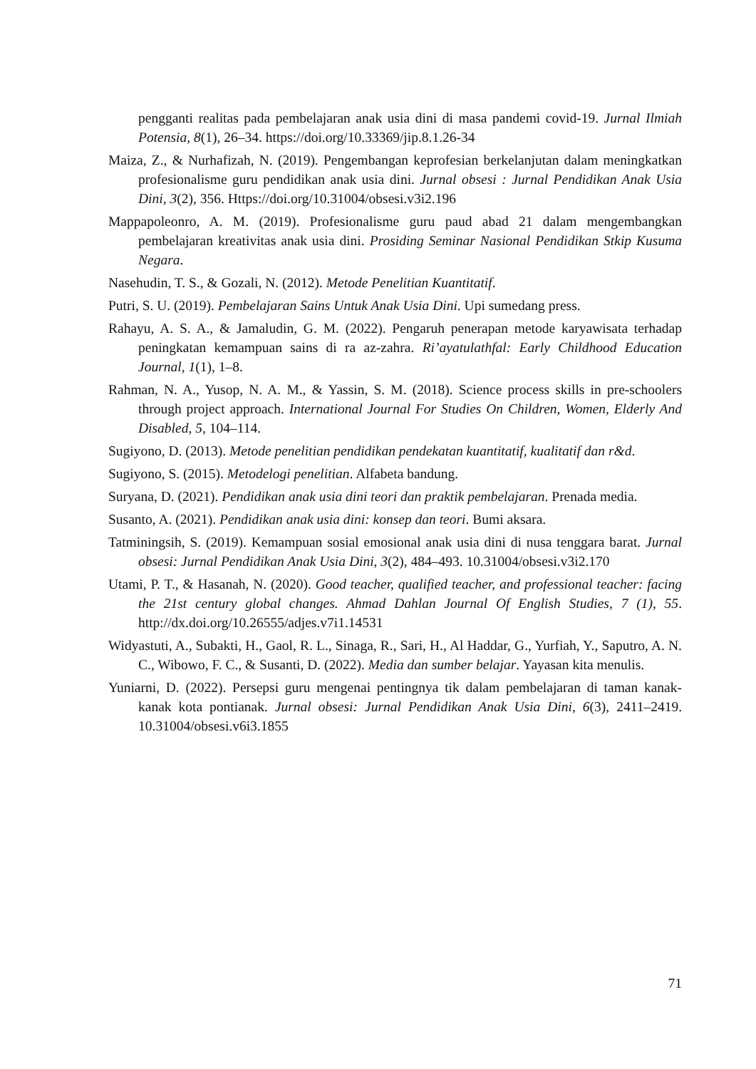pengganti realitas pada pembelajaran anak usia dini di masa pandemi covid-19. Jurnal Ilmiah Potensia, 8(1), 26–34. https://doi.org/10.33369/jip.8.1.26-34
Maiza, Z., & Nurhafizah, N. (2019). Pengembangan keprofesian berkelanjutan dalam meningkatkan profesionalisme guru pendidikan anak usia dini. Jurnal obsesi : Jurnal Pendidikan Anak Usia Dini, 3(2), 356. Https://doi.org/10.31004/obsesi.v3i2.196
Mappapoleonro, A. M. (2019). Profesionalisme guru paud abad 21 dalam mengembangkan pembelajaran kreativitas anak usia dini. Prosiding Seminar Nasional Pendidikan Stkip Kusuma Negara.
Nasehudin, T. S., & Gozali, N. (2012). Metode Penelitian Kuantitatif.
Putri, S. U. (2019). Pembelajaran Sains Untuk Anak Usia Dini. Upi sumedang press.
Rahayu, A. S. A., & Jamaludin, G. M. (2022). Pengaruh penerapan metode karyawisata terhadap peningkatan kemampuan sains di ra az-zahra. Ri’ayatulathfal: Early Childhood Education Journal, 1(1), 1–8.
Rahman, N. A., Yusop, N. A. M., & Yassin, S. M. (2018). Science process skills in pre-schoolers through project approach. International Journal For Studies On Children, Women, Elderly And Disabled, 5, 104–114.
Sugiyono, D. (2013). Metode penelitian pendidikan pendekatan kuantitatif, kualitatif dan r&d.
Sugiyono, S. (2015). Metodelogi penelitian. Alfabeta bandung.
Suryana, D. (2021). Pendidikan anak usia dini teori dan praktik pembelajaran. Prenada media.
Susanto, A. (2021). Pendidikan anak usia dini: konsep dan teori. Bumi aksara.
Tatminingsih, S. (2019). Kemampuan sosial emosional anak usia dini di nusa tenggara barat. Jurnal obsesi: Jurnal Pendidikan Anak Usia Dini, 3(2), 484–493. 10.31004/obsesi.v3i2.170
Utami, P. T., & Hasanah, N. (2020). Good teacher, qualified teacher, and professional teacher: facing the 21st century global changes. Ahmad Dahlan Journal Of English Studies, 7 (1), 55. http://dx.doi.org/10.26555/adjes.v7i1.14531
Widyastuti, A., Subakti, H., Gaol, R. L., Sinaga, R., Sari, H., Al Haddar, G., Yurfiah, Y., Saputro, A. N. C., Wibowo, F. C., & Susanti, D. (2022). Media dan sumber belajar. Yayasan kita menulis.
Yuniarni, D. (2022). Persepsi guru mengenai pentingnya tik dalam pembelajaran di taman kanak-kanak kota pontianak. Jurnal obsesi: Jurnal Pendidikan Anak Usia Dini, 6(3), 2411–2419. 10.31004/obsesi.v6i3.1855
71